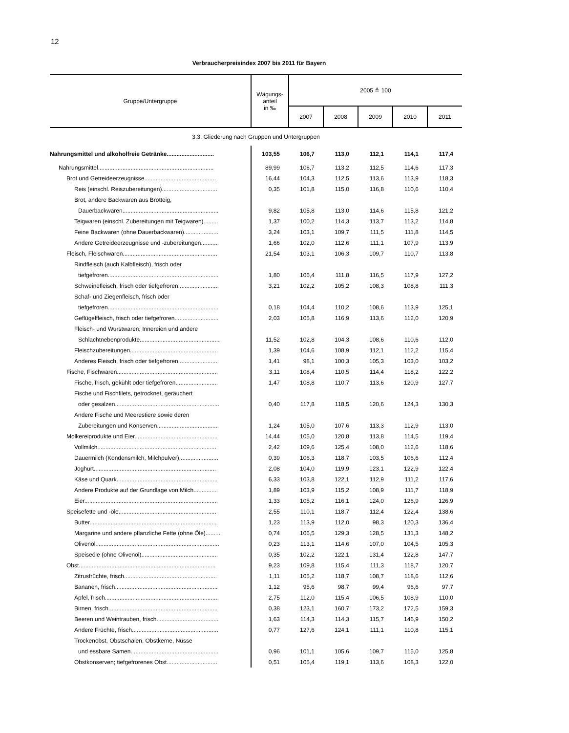12
Verbraucherpreisindex 2007 bis 2011 für Bayern
| Gruppe/Untergruppe | Wägungs- anteil in ‰ | 2005 ≙ 100 | | | | |
| --- | --- | --- | --- | --- | --- | --- |
| | | 2007 | 2008 | 2009 | 2010 | 2011 |
| 3.3. Gliederung nach Gruppen und Untergruppen | | | | | | |
| Nahrungsmittel und alkoholfreie Getränke............................. | 103,55 | 106,7 | 113,0 | 112,1 | 114,1 | 117,4 |
| Nahrungsmittel....................................................................... | 89,99 | 106,7 | 113,2 | 112,5 | 114,6 | 117,3 |
| Brot und Getreideerzeugnisse............................................ | 16,44 | 104,3 | 112,5 | 113,6 | 113,9 | 118,3 |
| Reis (einschl. Reiszubereitungen).................................. | 0,35 | 101,8 | 115,0 | 116,8 | 110,6 | 110,4 |
| Brot, andere Backwaren aus Brotteig, | | | | | | |
| Dauerbackwaren........................................................... | 9,82 | 105,8 | 113,0 | 114,6 | 115,8 | 121,2 |
| Teigwaren (einschl. Zubereitungen mit Teigwaren)......... | 1,37 | 100,2 | 114,3 | 113,7 | 113,2 | 114,8 |
| Feine Backwaren (ohne Dauerbackwaren)..................... | 3,24 | 103,1 | 109,7 | 111,5 | 111,8 | 114,5 |
| Andere Getreideerzeugnisse und -zubereitungen........... | 1,66 | 102,0 | 112,6 | 111,1 | 107,9 | 113,9 |
| Fleisch, Fleischwaren.......................................................... | 21,54 | 103,1 | 106,3 | 109,7 | 110,7 | 113,8 |
| Rindfleisch (auch Kalbfleisch), frisch oder | | | | | | |
| tiefgefroren.................................................................... | 1,80 | 106,4 | 111,8 | 116,5 | 117,9 | 127,2 |
| Schweinefleisch, frisch oder tiefgefroren......................... | 3,21 | 102,2 | 105,2 | 108,3 | 108,8 | 111,3 |
| Schaf- und Ziegenfleisch, frisch oder | | | | | | |
| tiefgefroren.................................................................... | 0,18 | 104,4 | 110,2 | 108,6 | 113,9 | 125,1 |
| Geflügelfleisch, frisch oder tiefgefroren........................... | 2,03 | 105,8 | 116,9 | 113,6 | 112,0 | 120,9 |
| Fleisch- und Wurstwaren; Innereien und andere | | | | | | |
| Schlachtnebenprodukte................................................. | 11,52 | 102,8 | 104,3 | 108,6 | 110,6 | 112,0 |
| Fleischzubereitungen...................................................... | 1,39 | 104,6 | 108,9 | 112,1 | 112,2 | 115,4 |
| Anderes Fleisch, frisch oder tiefgefroren......................... | 1,41 | 98,1 | 100,3 | 105,3 | 103,0 | 103,2 |
| Fische, Fischwaren.............................................................. | 3,11 | 108,4 | 110,5 | 114,4 | 118,2 | 122,2 |
| Fische, frisch, gekühlt oder tiefgefroren.......................... | 1,47 | 108,8 | 110,7 | 113,6 | 120,9 | 127,7 |
| Fische und Fischfilets, getrocknet, geräuchert | | | | | | |
| oder gesalzen................................................................ | 0,40 | 117,8 | 118,5 | 120,6 | 124,3 | 130,3 |
| Andere Fische und Meerestiere sowie deren | | | | | | |
| Zubereitungen und Konserven...................................... | 1,24 | 105,0 | 107,6 | 113,3 | 112,9 | 113,0 |
| Molkereiprodukte und Eier................................................... | 14,44 | 105,0 | 120,8 | 113,8 | 114,5 | 119,4 |
| Vollmilch......................................................................... | 2,42 | 109,6 | 125,4 | 108,0 | 112,6 | 118,6 |
| Dauermilch (Kondensmilch, Milchpulver)........................ | 0,39 | 106,3 | 118,7 | 103,5 | 106,6 | 112,4 |
| Joghurt........................................................................... | 2,08 | 104,0 | 119,9 | 123,1 | 122,9 | 122,4 |
| Käse und Quark.............................................................. | 6,33 | 103,8 | 122,1 | 112,9 | 111,2 | 117,6 |
| Andere Produkte auf der Grundlage von Milch............... | 1,89 | 103,9 | 115,2 | 108,9 | 111,7 | 118,9 |
| Eier.................................................................................. | 1,33 | 105,2 | 116,1 | 124,0 | 126,9 | 126,9 |
| Speisefette und -öle............................................................ | 2,55 | 110,1 | 118,7 | 112,4 | 122,4 | 138,6 |
| Butter.............................................................................. | 1,23 | 113,9 | 112,0 | 98,3 | 120,3 | 136,4 |
| Margarine und andere pflanzliche Fette (ohne Öle)......... | 0,74 | 106,5 | 129,3 | 128,5 | 131,3 | 148,2 |
| Olivenöl............................................................................ | 0,23 | 113,1 | 114,6 | 107,0 | 104,5 | 105,3 |
| Speiseöle (ohne Olivenöl)............................................... | 0,35 | 102,2 | 122,1 | 131,4 | 122,8 | 147,7 |
| Obst.................................................................................... | 9,23 | 109,8 | 115,4 | 111,3 | 118,7 | 120,7 |
| Zitrusfrüchte, frisch......................................................... | 1,11 | 105,2 | 118,7 | 108,7 | 118,6 | 112,6 |
| Bananen, frisch............................................................... | 1,12 | 95,6 | 98,7 | 99,4 | 96,6 | 97,7 |
| Äpfel, frisch...................................................................... | 2,75 | 112,0 | 115,4 | 106,5 | 108,9 | 110,0 |
| Birnen, frisch................................................................... | 0,38 | 123,1 | 160,7 | 173,2 | 172,5 | 159,3 |
| Beeren und Weintrauben, frisch...................................... | 1,63 | 114,3 | 114,3 | 115,7 | 146,9 | 150,2 |
| Andere Früchte, frisch..................................................... | 0,77 | 127,6 | 124,1 | 111,1 | 110,8 | 115,1 |
| Trockenobst, Obstschalen, Obstkerne, Nüsse | | | | | | |
| und essbare Samen...................................................... | 0,96 | 101,1 | 105,6 | 109,7 | 115,0 | 125,8 |
| Obstkonserven; tiefgefrorenes Obst............................... | 0,51 | 105,4 | 119,1 | 113,6 | 108,3 | 122,0 |